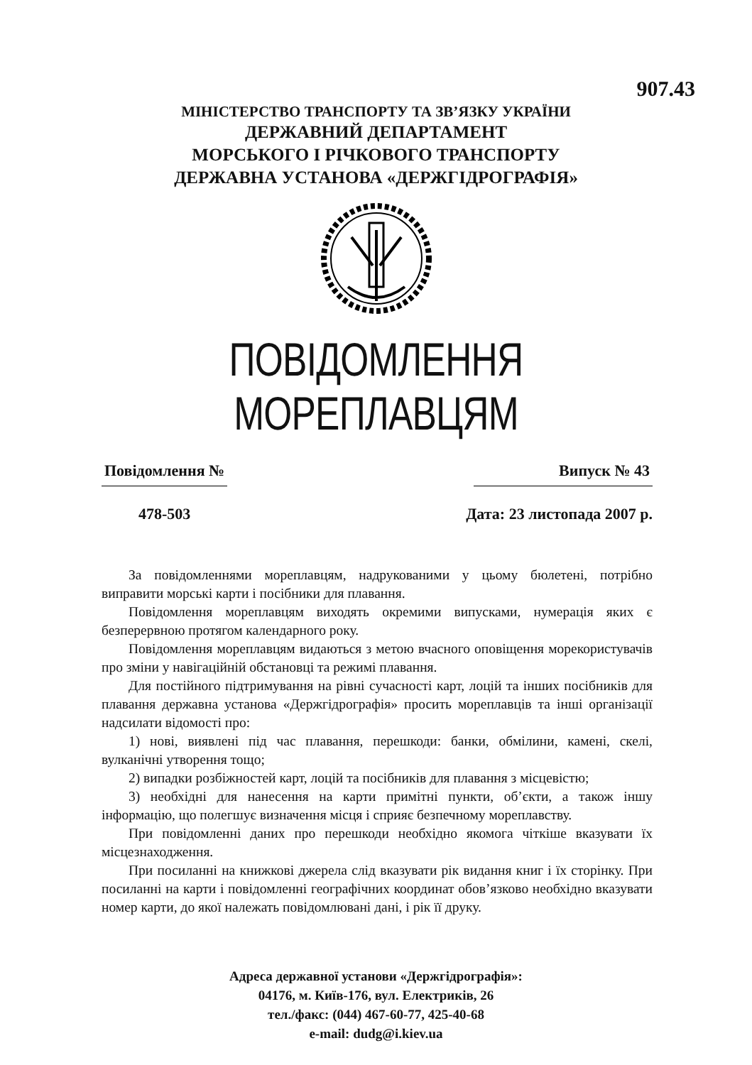907.43
МІНІСТЕРСТВО ТРАНСПОРТУ ТА ЗВ’ЯЗКУ УКРАЇНИ
ДЕРЖАВНИЙ ДЕПАРТАМЕНТ
МОРСЬКОГО І РІЧКОВОГО ТРАНСПОРТУ
ДЕРЖАВНА УСТАНОВА «ДЕРЖГІДРОГРАФІЯ»
ПОВІДОМЛЕННЯ МОРЕПЛАВЦЯМ
Повідомлення №
478-503
Випуск № 43
Дата: 23 листопада 2007 р.
За повідомленнями мореплавцям, надрукованими у цьому бюлетені, потрібно виправити морські карти і посібники для плавання.
Повідомлення мореплавцям виходять окремими випусками, нумерація яких є безперервною протягом календарного року.
Повідомлення мореплавцям видаються з метою вчасного оповіщення морекористувачів про зміни у навігаційній обстановці та режимі плавання.
Для постійного підтримування на рівні сучасності карт, лоцій та інших посібників для плавання державна установа «Держгідрографія» просить мореплавців та інші організації надсилати відомості про:
1) нові, виявлені під час плавання, перешкоди: банки, обмілини, камені, скелі, вулканічні утворення тощо;
2) випадки розбіжностей карт, лоцій та посібників для плавання з місцевістю;
3) необхідні для нанесення на карти примітні пункти, об’єкти, а також іншу інформацію, що полегшує визначення місця і сприяє безпечному мореплавству.
При повідомленні даних про перешкоди необхідно якомога чіткіше вказувати їх місцезнаходження.
При посиланні на книжкові джерела слід вказувати рік видання книг і їх сторінку. При посиланні на карти і повідомленні географічних координат обов’язково необхідно вказувати номер карти, до якої належать повідомлювані дані, і рік її друку.
Адреса державної установи «Держгідрографія»:
04176, м. Київ-176, вул. Електриків, 26
тел./факс: (044) 467-60-77, 425-40-68
e-mail: dudg@i.kiev.ua